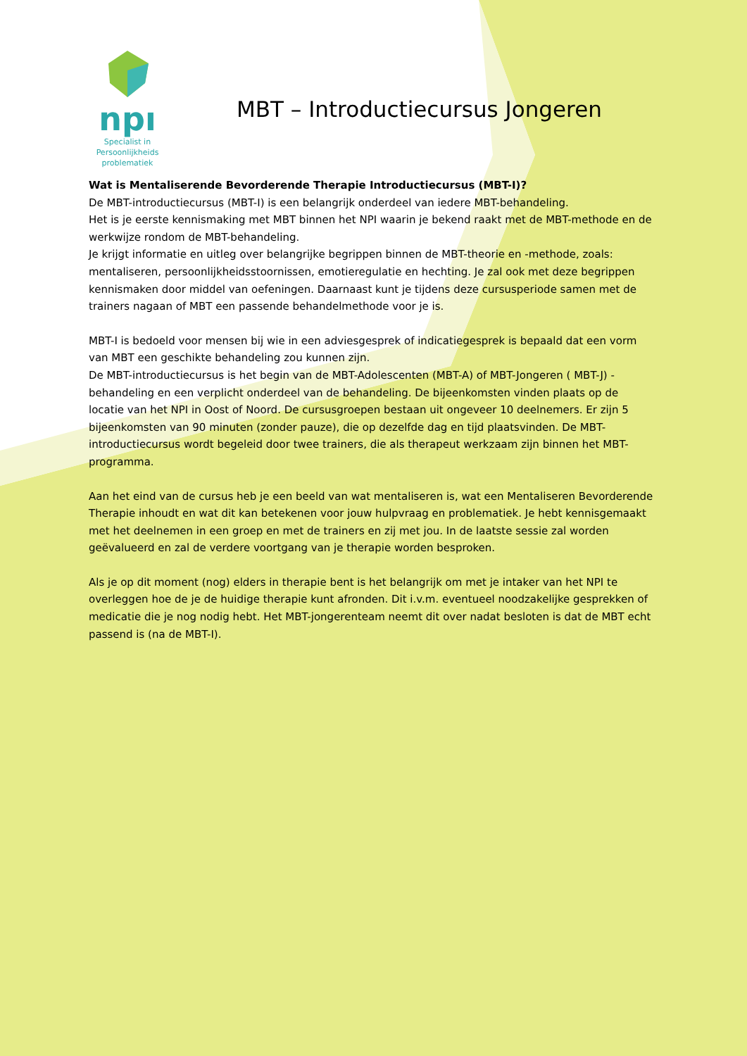npı
Specialist in
Persoonlijkheids
problematiek
MBT – Introductiecursus Jongeren
Wat is Mentaliserende Bevorderende Therapie Introductiecursus (MBT-I)?
De MBT-introductiecursus (MBT-I) is een belangrijk onderdeel van iedere MBT-behandeling.
Het is je eerste kennismaking met MBT binnen het NPI waarin je bekend raakt met de MBT-methode en de werkwijze rondom de MBT-behandeling.
Je krijgt informatie en uitleg over belangrijke begrippen binnen de MBT-theorie en -methode, zoals: mentaliseren, persoonlijkheidsstoornissen, emotieregulatie en hechting. Je zal ook met deze begrippen kennismaken door middel van oefeningen. Daarnaast kunt je tijdens deze cursusperiode samen met de trainers nagaan of MBT een passende behandelmethode voor je is.
MBT-I is bedoeld voor mensen bij wie in een adviesgesprek of indicatiegesprek is bepaald dat een vorm van MBT een geschikte behandeling zou kunnen zijn.
De MBT-introductiecursus is het begin van de MBT-Adolescenten (MBT-A) of MBT-Jongeren ( MBT-J) -behandeling en een verplicht onderdeel van de behandeling. De bijeenkomsten vinden plaats op de locatie van het NPI in Oost of Noord. De cursusgroepen bestaan uit ongeveer 10 deelnemers. Er zijn 5 bijeenkomsten van 90 minuten (zonder pauze), die op dezelfde dag en tijd plaatsvinden. De MBT-introductiecursus wordt begeleid door twee trainers, die als therapeut werkzaam zijn binnen het MBT-programma.
Aan het eind van de cursus heb je een beeld van wat mentaliseren is, wat een Mentaliseren Bevorderende Therapie inhoudt en wat dit kan betekenen voor jouw hulpvraag en problematiek. Je hebt kennisgemaakt met het deelnemen in een groep en met de trainers en zij met jou. In de laatste sessie zal worden geëvalueerd en zal de verdere voortgang van je therapie worden besproken.
Als je op dit moment (nog) elders in therapie bent is het belangrijk om met je intaker van het NPI te overleggen hoe de je de huidige therapie kunt afronden. Dit i.v.m. eventueel noodzakelijke gesprekken of medicatie die je nog nodig hebt. Het MBT-jongerenteam neemt dit over nadat besloten is dat de MBT echt passend is (na de MBT-I).